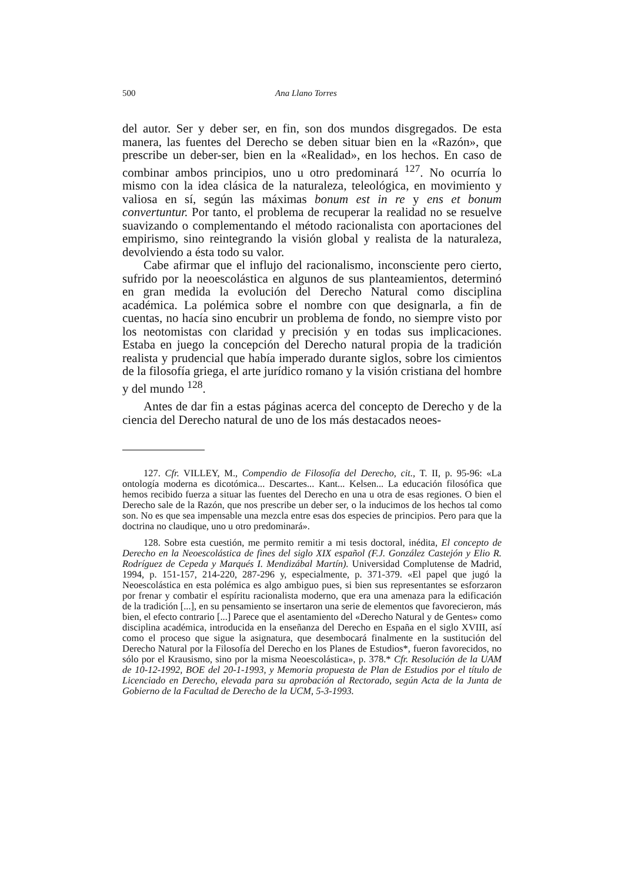500 Ana Llano Torres
del autor. Ser y deber ser, en fin, son dos mundos disgregados. De esta manera, las fuentes del Derecho se deben situar bien en la «Razón», que prescribe un deber-ser, bien en la «Realidad», en los hechos. En caso de combinar ambos principios, uno u otro predominará <sup>127</sup>. No ocurría lo mismo con la idea clásica de la naturaleza, teleológica, en movimiento y valiosa en sí, según las máximas bonum est in re y ens et bonum convertuntur. Por tanto, el problema de recuperar la realidad no se resuelve suavizando o complementando el método racionalista con aportaciones del empirismo, sino reintegrando la visión global y realista de la naturaleza, devolviendo a ésta todo su valor.
Cabe afirmar que el influjo del racionalismo, inconsciente pero cierto, sufrido por la neoescolástica en algunos de sus planteamientos, determinó en gran medida la evolución del Derecho Natural como disciplina académica. La polémica sobre el nombre con que designarla, a fin de cuentas, no hacía sino encubrir un problema de fondo, no siempre visto por los neotomistas con claridad y precisión y en todas sus implicaciones. Estaba en juego la concepción del Derecho natural propia de la tradición realista y prudencial que había imperado durante siglos, sobre los cimientos de la filosofía griega, el arte jurídico romano y la visión cristiana del hombre y del mundo <sup>128</sup>.
Antes de dar fin a estas páginas acerca del concepto de Derecho y de la ciencia del Derecho natural de uno de los más destacados neoes-
127. Cfr. VILLEY, M., Compendio de Filosofía del Derecho, cit., T. II, p. 95-96: «La ontología moderna es dicotómica... Descartes... Kant... Kelsen... La educación filosófica que hemos recibido fuerza a situar las fuentes del Derecho en una u otra de esas regiones. O bien el Derecho sale de la Razón, que nos prescribe un deber ser, o la inducimos de los hechos tal como son. No es que sea impensable una mezcla entre esas dos especies de principios. Pero para que la doctrina no claudique, uno u otro predominará».
128. Sobre esta cuestión, me permito remitir a mi tesis doctoral, inédita, El concepto de Derecho en la Neoescolástica de fines del siglo XIX español (F.J. González Castejón y Elio R. Rodríguez de Cepeda y Marqués I. Mendizábal Martín). Universidad Complutense de Madrid, 1994, p. 151-157, 214-220, 287-296 y, especialmente, p. 371-379. «El papel que jugó la Neoescolástica en esta polémica es algo ambiguo pues, si bien sus representantes se esforzaron por frenar y combatir el espíritu racionalista moderno, que era una amenaza para la edificación de la tradición [...], en su pensamiento se insertaron una serie de elementos que favorecieron, más bien, el efecto contrario [...] Parece que el asentamiento del «Derecho Natural y de Gentes» como disciplina académica, introducida en la enseñanza del Derecho en España en el siglo XVIII, así como el proceso que sigue la asignatura, que desembocará finalmente en la sustitución del Derecho Natural por la Filosofía del Derecho en los Planes de Estudios*, fueron favorecidos, no sólo por el Krausismo, sino por la misma Neoescolástica», p. 378.* Cfr. Resolución de la UAM de 10-12-1992, BOE del 20-1-1993, y Memoria propuesta de Plan de Estudios por el título de Licenciado en Derecho, elevada para su aprobación al Rectorado, según Acta de la Junta de Gobierno de la Facultad de Derecho de la UCM, 5-3-1993.